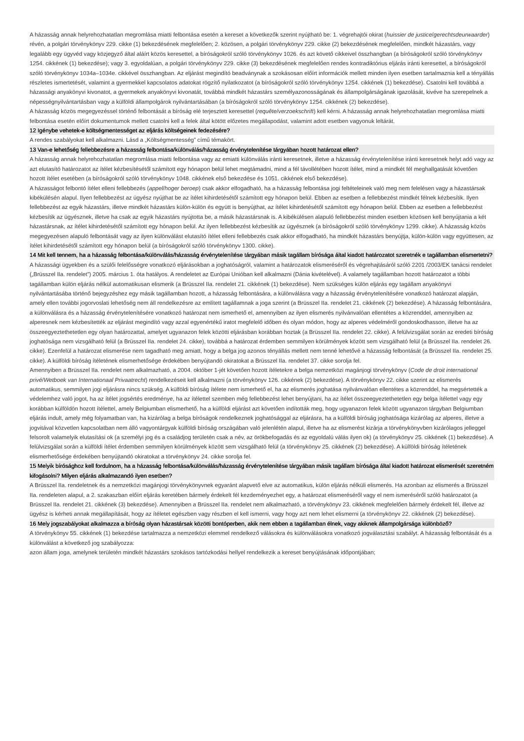A házasság annak helyrehozhatatlan megromlása miatti felbontása esetén a kereset a következők szerint nyújtható be: 1. végrehajtói okirat (huissier de justice/gerechtsdeurwaarder) révén, a polgári törvénykönyv 229. cikke (1) bekezdésének megfelelően; 2. közösen, a polgári törvénykönyv 229. cikke (2) bekezdésének megfelelően, mindkét házastárs, vagy legalább egy ügyvéd vagy közjegyző által aláírt közös keresettel, a bíróságokról szóló törvénykönyv 1026. és azt követő cikkeivel összhangban (a bíróságokról szóló törvénykönyv 1254. cikkének (1) bekezdése); vagy 3. egyoldalúan, a polgári törvénykönyv 229. cikke (3) bekezdésének megfelelően rendes kontradiktórius eljárás iránti keresettel, a bíróságokról szóló törvénykönyv 1034a–1034e. cikkével összhangban. Az eljárást megindító beadványnak a szokásosan előírt információk mellett minden ilyen esetben tartalmaznia kell a tényállás részletes ismertetését, valamint a gyermekkel kapcsolatos adatokat rögzítő nyilatkozatot (a bíróságokról szóló törvénykönyv 1254. cikkének (1) bekezdése). Csatolni kell továbbá a házassági anyakönyvi kivonatot, a gyermekek anyakönyvi kivonatát, továbbá mindkét házastárs személyazonosságának és állampolgárságának igazolását, kivéve ha szerepelnek a népességnyilvántartásban vagy a külföldi állampolgárok nyilvántartásában (a bíróságokról szóló törvénykönyv 1254. cikkének (2) bekezdése).
A házasság közös megegyezéssel történő felbontását a bíróság elé terjesztett keresettel (requête/verzoekschrift) kell kérni. A házasság annak helyrehozhatatlan megromlása miatti felbontása esetén előírt dokumentumok mellett csatolni kell a felek által kötött előzetes megállapodást, valamint adott esetben vagyonuk leltárát.
12 Igénybe vehetek-e költségmentességet az eljárás költségeinek fedezésére?
A rendes szabályokat kell alkalmazni. Lásd a „Költségmentesség” című témakört.
13 Van-e lehetőség fellebbezésre a házasság felbontása/különválás/házasság érvénytelenítése tárgyában hozott határozat ellen?
A házasság annak helyrehozhatatlan megromlása miatti felbontása vagy az emiatti különválás iránti keresetnek, illetve a házasság érvénytelenítése iránti keresetnek helyt adó vagy az azt elutasító határozatot az ítélet kézbesítésétől számított egy hónapon belül lehet megtámadni, mind a fél távollétében hozott ítélet, mind a mindkét fél meghallgatását követően hozott ítélet esetében (a bíróságokról szóló törvénykönyv 1048. cikkének első bekezdése és 1051. cikkének első bekezdése).
A házasságot felbontó ítélet elleni fellebbezés (appel/hoger beroep) csak akkor elfogadható, ha a házasság felbontása jogi feltételeinek való meg nem felelésen vagy a házastársak kibékülésén alapul. Ilyen fellebbezést az ügyész nyújthat be az ítélet kihirdetésétől számított egy hónapon belül. Ebben az esetben a fellebbezést mindkét félnek kézbesítik. Ilyen fellebbezést az egyik házastárs, illetve mindkét házastárs külön-külön és együtt is benyújthat, az ítélet kihirdetésétől számított egy hónapon belül. Ebben az esetben a fellebbezést kézbesítik az ügyésznek, illetve ha csak az egyik házastárs nyújtotta be, a másik házastársnak is. A kibékülésen alapuló fellebbezést minden esetben közösen kell benyújtania a két házastársnak, az ítélet kihirdetésétől számított egy hónapon belül. Az ilyen fellebbezést kézbesítik az ügyésznek (a bíróságokról szóló törvénykönyv 1299. cikke). A házasság közös megegyezésen alapuló felbontását vagy az ilyen különválást elutasító ítélet elleni fellebbezés csak akkor elfogadható, ha mindkét házastárs benyújtja, külön-külön vagy együttesen, az ítélet kihirdetésétől számított egy hónapon belül (a bíróságokról szóló törvénykönyv 1300. cikke).
14 Mit kell tennem, ha a házasság felbontása/különválás/házasság érvénytelenítése tárgyában másik tagállam bírósága által kiadott határozatot szeretnék e tagállamban elismertetni?
A házassági ügyekben és a szülői felelősségre vonatkozó eljárásokban a joghatóságról, valamint a határozatok elismeréséről és végrehajtásáról szóló 2201 /2003/EK tanácsi rendelet („Brüsszel IIa. rendelet”) 2005. március 1. óta hatályos. A rendeletet az Európai Unióban kell alkalmazni (Dánia kivételével). A valamely tagállamban hozott határozatot a többi tagállamban külön eljárás nélkül automatikusan elismerik (a Brüsszel IIa. rendelet 21. cikkének (1) bekezdése). Nem szükséges külön eljárás egy tagállam anyakönyvi nyilvántartásába történő bejegyzéshez egy másik tagállamban hozott, a házasság felbontására, a különválásra vagy a házasság érvénytelenítésére vonatkozó határozat alapján, amely ellen további jogorvoslati lehetőség nem áll rendelkezésre az említett tagállamnak a joga szerint (a Brüsszel IIa. rendelet 21. cikkének (2) bekezdése). A házasság felbontására, a különválásra és a házasság érvénytelenítésére vonatkozó határozat nem ismerhető el, amennyiben az ilyen elismerés nyilvánvalóan ellentétes a közrenddel, amennyiben az alperesnek nem kézbesítették az eljárást megindító vagy azzal egyenértékű iratot megfelelő időben és olyan módon, hogy az alperes védelméről gondoskodhasson, illetve ha az összeegyeztethetetlen egy olyan határozattal, amelyet ugyanazon felek közötti eljárásban korábban hoztak (a Brüsszel IIa. rendelet 22. cikke). A felülvizsgálat során az eredeti bíróság joghatósága nem vizsgálható felül (a Brüsszel IIa. rendelet 24. cikke), továbbá a határozat érdemben semmilyen körülmények között sem vizsgálható felül (a Brüsszel IIa. rendelet 26. cikke). Ezenfelül a határozat elismerése nem tagadható meg amiatt, hogy a belga jog azonos tényállás mellett nem tenné lehetővé a házasság felbontását (a Brüsszel IIa. rendelet 25. cikke). A külföldi bíróság ítéletének elismerhetősége érdekében benyújtandó okiratokat a Brüsszel IIa. rendelet 37. cikke sorolja fel.
Amennyiben a Brüsszel IIa. rendelet nem alkalmazható, a 2004. október 1-jét követően hozott ítéletekre a belga nemzetközi magánjogi törvénykönyv (Code de droit international privé/Wetboek van Internationaal Privaatrecht) rendelkezéseit kell alkalmazni (a törvénykönyv 126. cikkének (2) bekezdése). A törvénykönyv 22. cikke szerint az elismerés automatikus, semmilyen jogi eljárásra nincs szükség. A külföldi bíróság ítélete nem ismerhető el, ha az elismerés joghatása nyilvánvalóan ellentétes a közrenddel, ha megsértették a védelemhez való jogot, ha az ítélet jogsértés eredménye, ha az ítélettel szemben még fellebbezést lehet benyújtani, ha az ítélet összeegyeztethetetlen egy belga ítélettel vagy egy korábban külföldön hozott ítélettel, amely Belgiumban elismerhető, ha a külföldi eljárást azt követően indították meg, hogy ugyanazon felek között ugyanazon tárgyban Belgiumban eljárás indult, amely még folyamatban van, ha kizárólag a belga bíróságok rendelkeznek joghatósággal az eljárásra, ha a külföldi bíróság joghatósága kizárólag az alperes, illetve a jogvitával közvetlen kapcsolatban nem álló vagyontárgyak külföldi bíróság országában való jelenlétén alapul, illetve ha az elismerést kizárja a törvénykönyvben kizárólagos jelleggel felsorolt valamelyik elutasítási ok (a személyi jog és a családjog területén csak a név, az örökbefogadás és az egyoldalú válás ilyen ok) (a törvénykönyv 25. cikkének (1) bekezdése). A felülvizsgálat során a külföldi ítélet érdemben semmilyen körülmények között sem vizsgálható felül (a törvénykönyv 25. cikkének (2) bekezdése). A külföldi bíróság ítéletének elismerhetősége érdekében benyújtandó okiratokat a törvénykönyv 24. cikke sorolja fel.
15 Melyik bírósághoz kell fordulnom, ha a házasság felbontása/különválás/házasság érvénytelenítése tárgyában másik tagállam bírósága által kiadott határozat elismerését szeretném kifogásolni? Milyen eljárás alkalmazandó ilyen esetben?
A Brüsszel IIa. rendeletnek és a nemzetközi magánjogi törvénykönyvnek egyaránt alapvető elve az automatikus, külön eljárás nélküli elismerés. Ha azonban az elismerés a Brüsszel IIa. rendeleten alapul, a 2. szakaszban előírt eljárás keretében bármely érdekelt fél kezdeményezhet egy, a határozat elismeréséről vagy el nem ismeréséről szóló határozatot (a Brüsszel IIa. rendelet 21. cikkének (3) bekezdése). Amennyiben a Brüsszel IIa. rendelet nem alkalmazható, a törvénykönyv 23. cikkének megfelelően bármely érdekelt fél, illetve az ügyész is kérheti annak megállapítását, hogy az ítéletet egészben vagy részben el kell ismerni, vagy hogy azt nem lehet elismerni (a törvénykönyv 22. cikkének (2) bekezdése).
16 Mely jogszabályokat alkalmazza a bíróság olyan házastársak közötti bontóperben, akik nem ebben a tagállamban élnek, vagy akiknek állampolgársága különböző?
A törvénykönyv 55. cikkének (1) bekezdése tartalmazza a nemzetközi elemmel rendelkező válásokra és különválásokra vonatkozó jogválasztási szabályt. A házasság felbontását és a különválást a következő jog szabályozza:
azon állam joga, amelynek területén mindkét házastárs szokásos tartózkodási hellyel rendelkezik a kereset benyújtásának időpontjában;